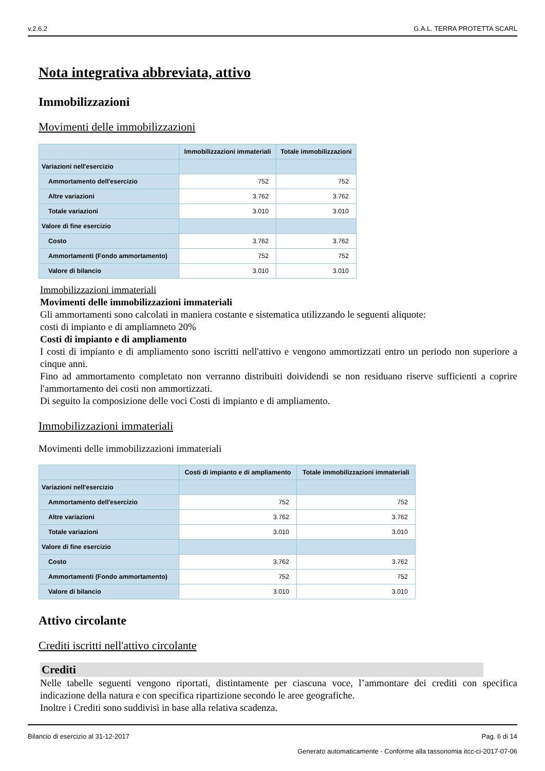v.2.6.2 G.A.L. TERRA PROTETTA SCARL
Nota integrativa abbreviata, attivo
Immobilizzazioni
Movimenti delle immobilizzazioni
| | Immobilizzazioni immateriali | Totale immobilizzazioni |
| --- | --- | --- |
| Variazioni nell'esercizio | | |
| Ammortamento dell'esercizio | 752 | 752 |
| Altre variazioni | 3.762 | 3.762 |
| Totale variazioni | 3.010 | 3.010 |
| Valore di fine esercizio | | |
| Costo | 3.762 | 3.762 |
| Ammortamenti (Fondo ammortamento) | 752 | 752 |
| Valore di bilancio | 3.010 | 3.010 |
Immobilizzazioni immateriali
Movimenti delle immobilizzazioni immateriali
Gli ammortamenti sono calcolati in maniera costante e sistematica utilizzando le seguenti aliquote:
costi di impianto e di ampliamneto 20%
Costi di impianto e di ampliamento
I costi di impianto e di ampliamento sono iscritti nell'attivo e vengono ammortizzati entro un periodo non superiore a cinque anni.
Fino ad ammortamento completato non verranno distribuiti doividendi se non residuano riserve sufficienti a coprire l'ammortamento dei costi non ammortizzati.
Di seguito la composizione delle voci Costi di impianto e di ampliamento.
Immobilizzazioni immateriali
Movimenti delle immobilizzazioni immateriali
| | Costi di impianto e di ampliamento | Totale immobilizzazioni immateriali |
| --- | --- | --- |
| Variazioni nell'esercizio | | |
| Ammortamento dell'esercizio | 752 | 752 |
| Altre variazioni | 3.762 | 3.762 |
| Totale variazioni | 3.010 | 3.010 |
| Valore di fine esercizio | | |
| Costo | 3.762 | 3.762 |
| Ammortamenti (Fondo ammortamento) | 752 | 752 |
| Valore di bilancio | 3.010 | 3.010 |
Attivo circolante
Crediti iscritti nell'attivo circolante
Crediti
Nelle tabelle seguenti vengono riportati, distintamente per ciascuna voce, l’ammontare dei crediti con specifica indicazione della natura e con specifica ripartizione secondo le aree geografiche.
Inoltre i Crediti sono suddivisi in base alla relativa scadenza.
Bilancio di esercizio al 31-12-2017 Pag. 6 di 14
Generato automaticamente - Conforme alla tassonomia itcc-ci-2017-07-06